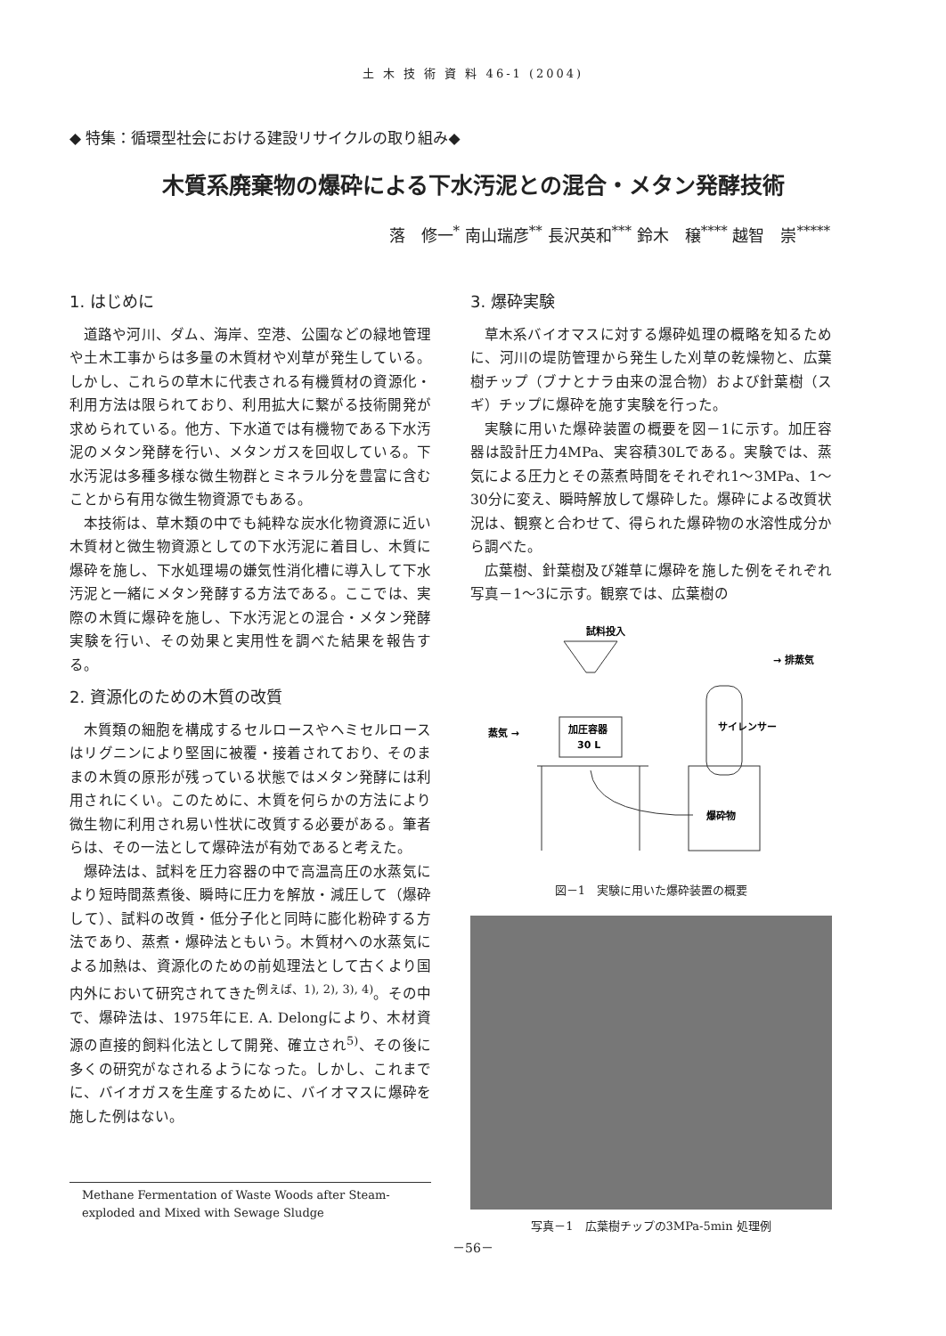土 木 技 術 資 料 46-1 (2004)
◆ 特集：循環型社会における建設リサイクルの取り組み◆
木質系廃棄物の爆砕による下水汚泥との混合・メタン発酵技術
落　修一<sup>*</sup> 南山瑞彦<sup>**</sup> 長沢英和<sup>***</sup> 鈴木　穣<sup>****</sup> 越智　崇<sup>*****</sup>
1. はじめに
道路や河川、ダム、海岸、空港、公園などの緑地管理や土木工事からは多量の木質材や刈草が発生している。しかし、これらの草木に代表される有機質材の資源化・利用方法は限られており、利用拡大に繋がる技術開発が求められている。他方、下水道では有機物である下水汚泥のメタン発酵を行い、メタンガスを回収している。下水汚泥は多種多様な微生物群とミネラル分を豊富に含むことから有用な微生物資源でもある。
本技術は、草木類の中でも純粋な炭水化物資源に近い木質材と微生物資源としての下水汚泥に着目し、木質に爆砕を施し、下水処理場の嫌気性消化槽に導入して下水汚泥と一緒にメタン発酵する方法である。ここでは、実際の木質に爆砕を施し、下水汚泥との混合・メタン発酵実験を行い、その効果と実用性を調べた結果を報告する。
2. 資源化のための木質の改質
木質類の細胞を構成するセルロースやヘミセルロースはリグニンにより堅固に被覆・接着されており、そのままの木質の原形が残っている状態ではメタン発酵には利用されにくい。このために、木質を何らかの方法により微生物に利用され易い性状に改質する必要がある。筆者らは、その一法として爆砕法が有効であると考えた。
爆砕法は、試料を圧力容器の中で高温高圧の水蒸気により短時間蒸煮後、瞬時に圧力を解放・減圧して（爆砕して）、試料の改質・低分子化と同時に膨化粉砕する方法であり、蒸煮・爆砕法ともいう。木質材への水蒸気による加熱は、資源化のための前処理法として古くより国内外において研究されてきた<sup>例えば、1), 2), 3), 4)</sup>。その中で、爆砕法は、1975年にE. A. Delongにより、木材資源の直接的飼料化法として開発、確立され<sup>5)</sup>、その後に多くの研究がなされるようになった。しかし、これまでに、バイオガスを生産するために、バイオマスに爆砕を施した例はない。
Methane Fermentation of Waste Woods after Steam-exploded and Mixed with Sewage Sludge
3. 爆砕実験
草木系バイオマスに対する爆砕処理の概略を知るために、河川の堤防管理から発生した刈草の乾燥物と、広葉樹チップ（ブナとナラ由来の混合物）および針葉樹（スギ）チップに爆砕を施す実験を行った。
実験に用いた爆砕装置の概要を図－1に示す。加圧容器は設計圧力4MPa、実容積30Lである。実験では、蒸気による圧力とその蒸煮時間をそれぞれ1～3MPa、1～30分に変え、瞬時解放して爆砕した。爆砕による改質状況は、観察と合わせて、得られた爆砕物の水溶性成分から調べた。
広葉樹、針葉樹及び雑草に爆砕を施した例をそれぞれ写真－1～3に示す。観察では、広葉樹の
試料投入
→ 排蒸気
加圧容器
30 L
蒸気 →
サイレンサー
爆砕物
図－1　実験に用いた爆砕装置の概要
写真－1　広葉樹チップの3MPa-5min 処理例
－56－